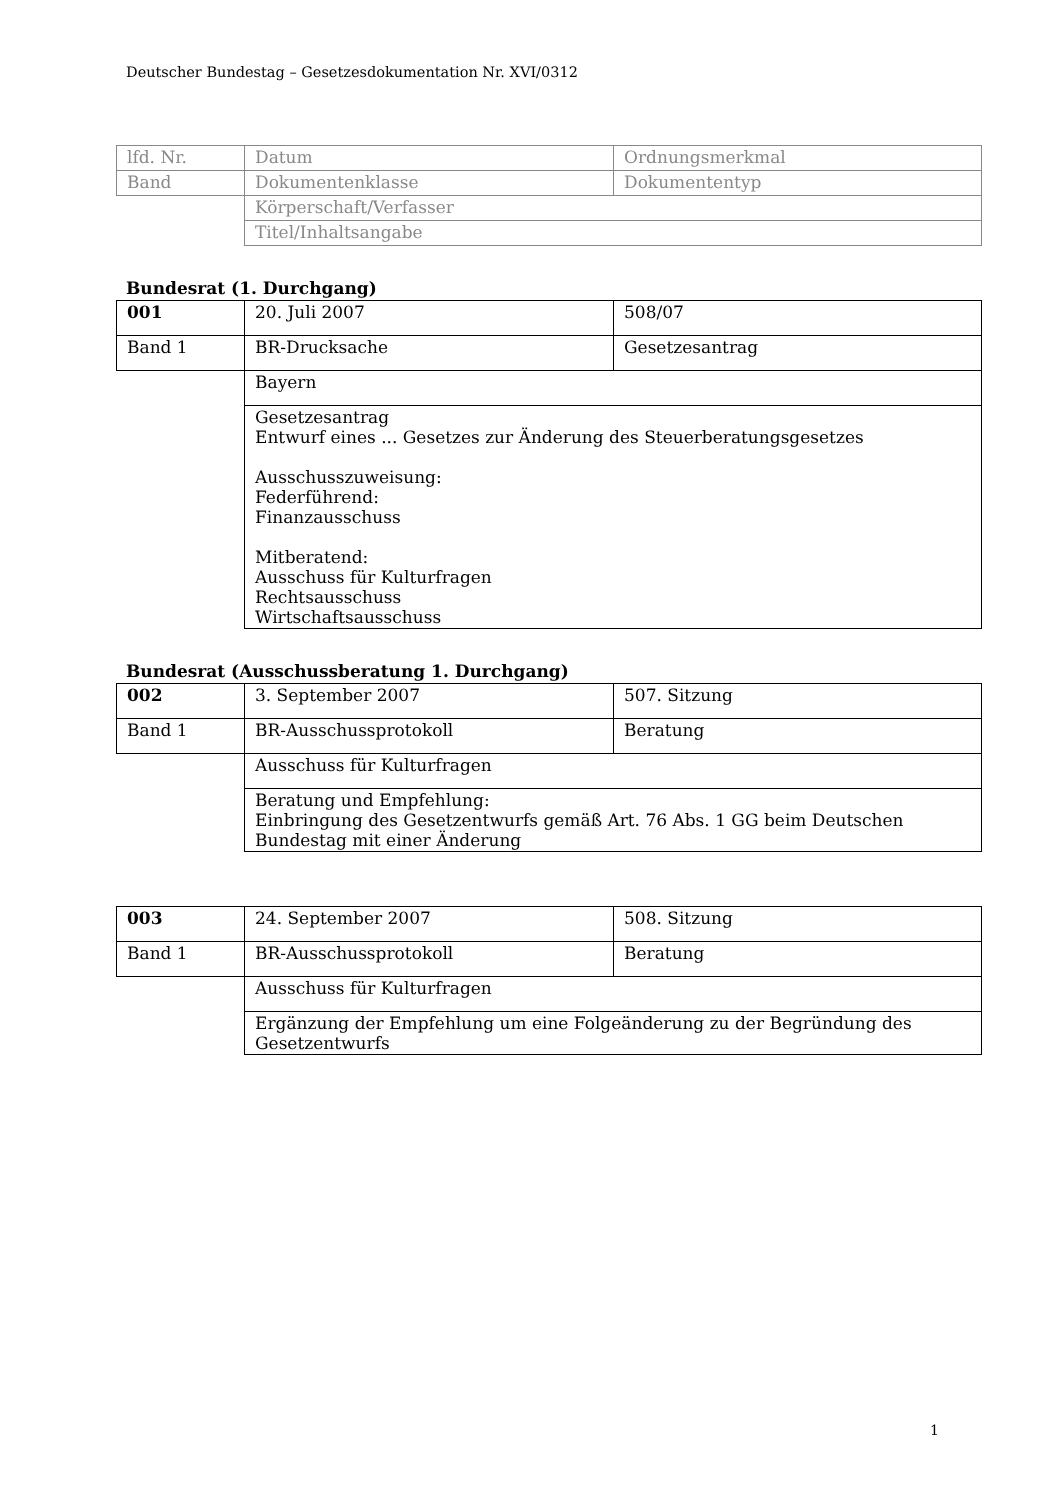Deutscher Bundestag – Gesetzesdokumentation Nr. XVI/0312
| lfd. Nr. | Datum | Ordnungsmerkmal |
| Band | Dokumentenklasse | Dokumententyp |
| | Körperschaft/Verfasser | |
| | Titel/Inhaltsangabe | |
Bundesrat (1. Durchgang)
| 001 | 20. Juli 2007 | 508/07 |
| Band 1 | BR-Drucksache | Gesetzesantrag |
| | Bayern | |
| | Gesetzesantrag Entwurf eines ... Gesetzes zur Änderung des Steuerberatungsgesetzes Ausschusszuweisung: Federführend: Finanzausschuss Mitberatend: Ausschuss für Kulturfragen Rechtsausschuss Wirtschaftsausschuss | |
Bundesrat (Ausschussberatung 1. Durchgang)
| 002 | 3. September 2007 | 507. Sitzung |
| Band 1 | BR-Ausschussprotokoll | Beratung |
| | Ausschuss für Kulturfragen | |
| | Beratung und Empfehlung: Einbringung des Gesetzentwurfs gemäß Art. 76 Abs. 1 GG beim Deutschen Bundestag mit einer Änderung | |
| 003 | 24. September 2007 | 508. Sitzung |
| Band 1 | BR-Ausschussprotokoll | Beratung |
| | Ausschuss für Kulturfragen | |
| | Ergänzung der Empfehlung um eine Folgeänderung zu der Begründung des Gesetzentwurfs | |
1